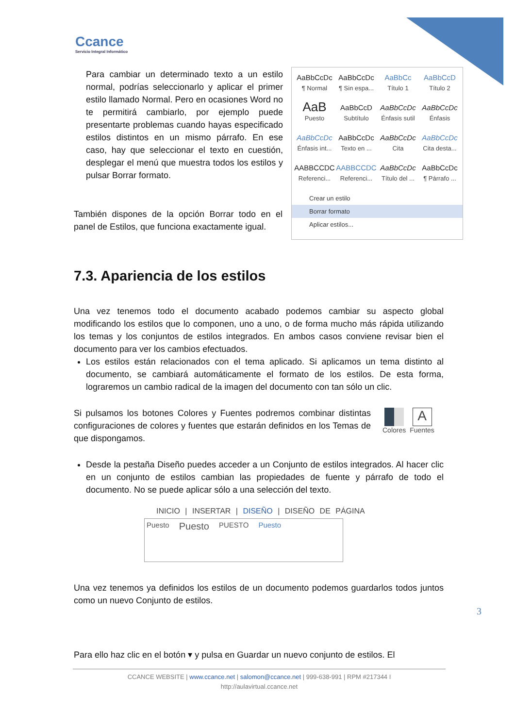Ccance
Servicio Integral Informático
Para cambiar un determinado texto a un estilo normal, podrías seleccionarlo y aplicar el primer estilo llamado Normal. Pero en ocasiones Word no te permitirá cambiarlo, por ejemplo puede presentarte problemas cuando hayas especificado estilos distintos en un mismo párrafo. En ese caso, hay que seleccionar el texto en cuestión, desplegar el menú que muestra todos los estilos y pulsar Borrar formato.
También dispones de la opción Borrar todo en el panel de Estilos, que funciona exactamente igual.
AaBbCcDc
¶ Normal
AaBbCcDc
¶ Sin espa...
AaBbCc
Título 1
AaBbCcD
Título 2
AaB
Puesto
AaBbCcD
Subtítulo
AaBbCcDc
Énfasis sutil
AaBbCcDc
Énfasis
AaBbCcDc
Énfasis int...
AaBbCcDc
Texto en ...
AaBbCcDc
Cita
AaBbCcDc
Cita desta...
AABBCCDC
Referenci...
AABBCCDC
Referenci...
AaBbCcDc
Título del ...
AaBbCcDc
¶ Párrafo ...
Crear un estilo
Borrar formato
Aplicar estilos...
7.3. Apariencia de los estilos
Una vez tenemos todo el documento acabado podemos cambiar su aspecto global modificando los estilos que lo componen, uno a uno, o de forma mucho más rápida utilizando los temas y los conjuntos de estilos integrados. En ambos casos conviene revisar bien el documento para ver los cambios efectuados.
Los estilos están relacionados con el tema aplicado. Si aplicamos un tema distinto al documento, se cambiará automáticamente el formato de los estilos. De esta forma, lograremos un cambio radical de la imagen del documento con tan sólo un clic.
Si pulsamos los botones Colores y Fuentes podremos combinar distintas configuraciones de colores y fuentes que estarán definidos en los Temas de que dispongamos.
Colores
A
Fuentes
Desde la pestaña Diseño puedes acceder a un Conjunto de estilos integrados. Al hacer clic en un conjunto de estilos cambian las propiedades de fuente y párrafo de todo el documento. No se puede aplicar sólo a una selección del texto.
INICIO | INSERTAR | DISEÑO | DISEÑO DE PÁGINA
Puesto Puesto PUESTO Puesto
Una vez tenemos ya definidos los estilos de un documento podemos guardarlos todos juntos como un nuevo Conjunto de estilos.
3
Para ello haz clic en el botón ▾ y pulsa en Guardar un nuevo conjunto de estilos. El
CCANCE WEBSITE | www.ccance.net | salomon@ccance.net | 999-638-991 | RPM #217344 I
http://aulavirtual.ccance.net